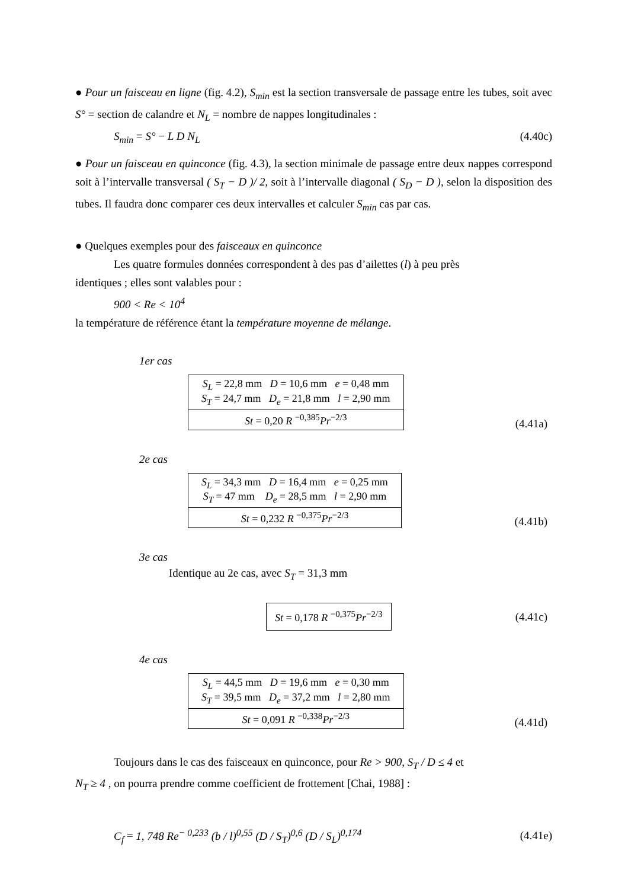● Pour un faisceau en ligne (fig. 4.2), S<sub>min</sub> est la section transversale de passage entre les tubes, soit avec S° = section de calandre et N<sub>L</sub> = nombre de nappes longitudinales :
S<sub>min</sub> = S° − L D N<sub>L</sub> (4.40c)
● Pour un faisceau en quinconce (fig. 4.3), la section minimale de passage entre deux nappes correspond soit à l’intervalle transversal ( S<sub>T</sub> − D )/ 2, soit à l’intervalle diagonal ( S<sub>D</sub> − D ), selon la disposition des tubes. Il faudra donc comparer ces deux intervalles et calculer S<sub>min</sub> cas par cas.
● Quelques exemples pour des faisceaux en quinconce
Les quatre formules données correspondent à des pas d’ailettes (l) à peu près
identiques ; elles sont valables pour :
900 < Re < 10<sup>4</sup>
la température de référence étant la température moyenne de mélange.
1er cas
| S<sub>L</sub> = 22,8 mm D = 10,6 mm e = 0,48 mm S<sub>T</sub> = 24,7 mm D<sub>e</sub> = 21,8 mm l = 2,90 mm |
| St = 0,20 R <sup>−0,385</sup> Pr<sup>−2/3</sup> |
(4.41a)
2e cas
| S<sub>L</sub> = 34,3 mm D = 16,4 mm e = 0,25 mm S<sub>T</sub> = 47 mm D<sub>e</sub> = 28,5 mm l = 2,90 mm |
| St = 0,232 R <sup>−0,375</sup> Pr<sup>−2/3</sup> |
(4.41b)
3e cas
Identique au 2e cas, avec S<sub>T</sub> = 31,3 mm
| St = 0,178 R <sup>−0,375</sup> Pr<sup>−2/3</sup> |
(4.41c)
4e cas
| S<sub>L</sub> = 44,5 mm D = 19,6 mm e = 0,30 mm S<sub>T</sub> = 39,5 mm D<sub>e</sub> = 37,2 mm l = 2,80 mm |
| St = 0,091 R <sup>−0,338</sup> Pr<sup>−2/3</sup> |
(4.41d)
Toujours dans le cas des faisceaux en quinconce, pour Re > 900, S<sub>T</sub> / D ≤ 4 et
N<sub>T</sub> ≥ 4 , on pourra prendre comme coefficient de frottement [Chai, 1988] :
C<sub>f</sub> = 1, 748 Re<sup>− 0,233</sup> (b / l)<sup>0,55</sup> (D / S<sub>T</sub>)<sup>0,6</sup> (D / S<sub>L</sub>)<sup>0,174</sup> (4.41e)